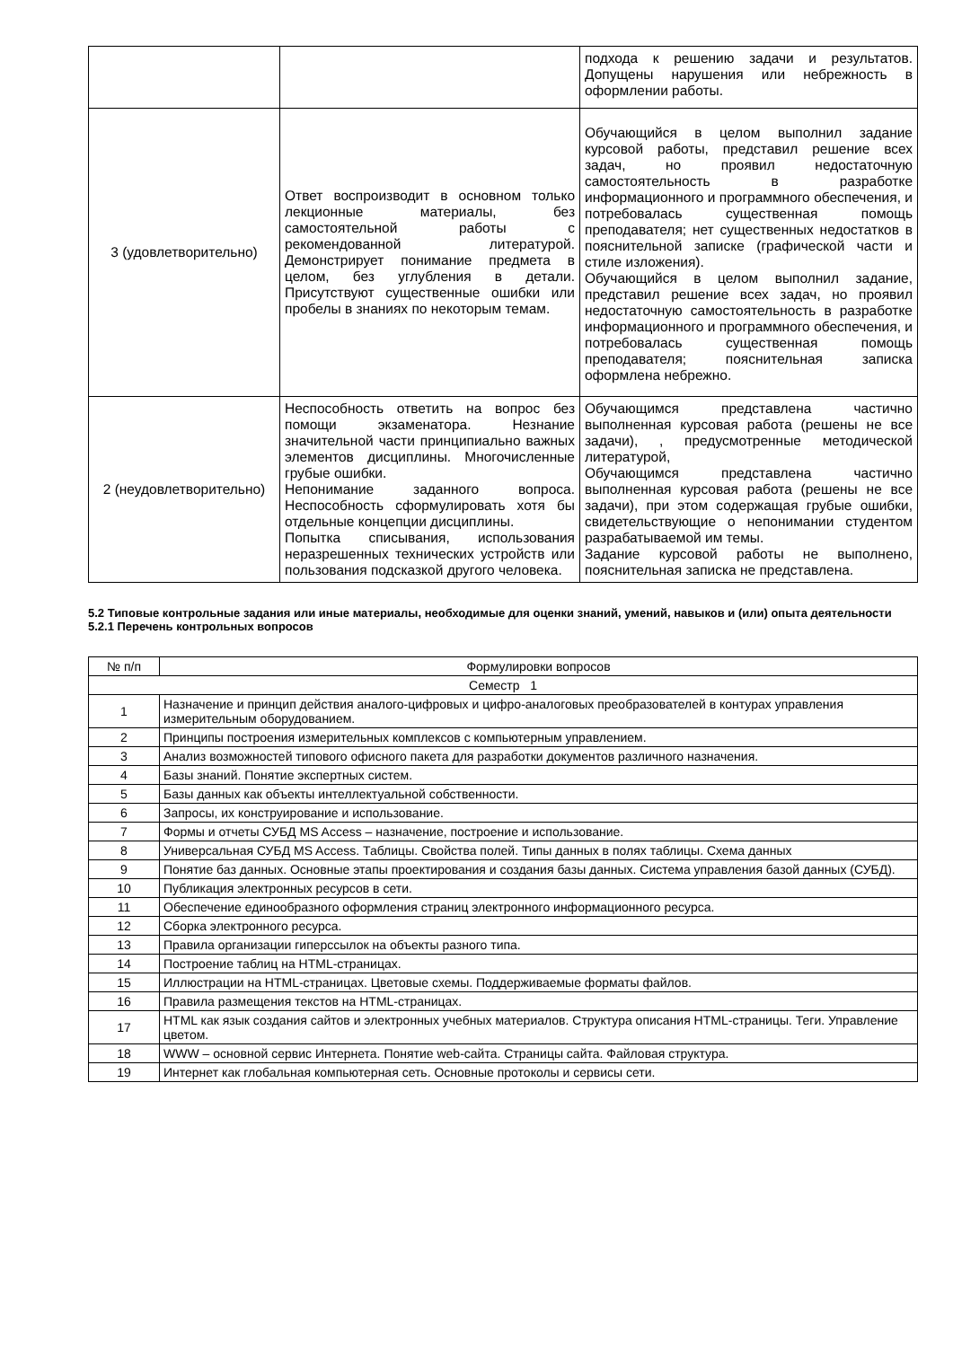| | | подхода к решению задачи и результатов. Допущены нарушения или небрежность в оформлении работы. |
| 3 (удовлетворительно) | Ответ воспроизводит в основном только лекционные материалы, без самостоятельной работы с рекомендованной литературой. Демонстрирует понимание предмета в целом, без углубления в детали. Присутствуют существенные ошибки или пробелы в знаниях по некоторым темам. | Обучающийся в целом выполнил задание курсовой работы, представил решение всех задач, но проявил недостаточную самостоятельность в разработке информационного и программного обеспечения, и потребовалась существенная помощь преподавателя; нет существенных недостатков в пояснительной записке (графической части и стиле изложения). Обучающийся в целом выполнил задание, представил решение всех задач, но проявил недостаточную самостоятельность в разработке информационного и программного обеспечения, и потребовалась существенная помощь преподавателя; пояснительная записка оформлена небрежно. |
| 2 (неудовлетворительно) | Неспособность ответить на вопрос без помощи экзаменатора. Незнание значительной части принципиально важных элементов дисциплины. Многочисленные грубые ошибки. Непонимание заданного вопроса. Неспособность сформулировать хотя бы отдельные концепции дисциплины. Попытка списывания, использования неразрешенных технических устройств или пользования подсказкой другого человека. | Обучающимся представлена частично выполненная курсовая работа (решены не все задачи), , предусмотренные методической литературой, Обучающимся представлена частично выполненная курсовая работа (решены не все задачи), при этом содержащая грубые ошибки, свидетельствующие о непонимании студентом разрабатываемой им темы. Задание курсовой работы не выполнено, пояснительная записка не представлена. |
5.2 Типовые контрольные задания или иные материалы, необходимые для оценки знаний, умений, навыков и (или) опыта деятельности
5.2.1 Перечень контрольных вопросов
| № п/п | Формулировки вопросов |
| --- | --- |
| Семестр 1 | |
| 1 | Назначение и принцип действия аналого-цифровых и цифро-аналоговых преобразователей в контурах управления измерительным оборудованием. |
| 2 | Принципы построения измерительных комплексов с компьютерным управлением. |
| 3 | Анализ возможностей типового офисного пакета для разработки документов различного назначения. |
| 4 | Базы знаний. Понятие экспертных систем. |
| 5 | Базы данных как объекты интеллектуальной собственности. |
| 6 | Запросы, их конструирование и использование. |
| 7 | Формы и отчеты СУБД MS Access – назначение, построение и использование. |
| 8 | Универсальная СУБД MS Access. Таблицы. Свойства полей. Типы данных в полях таблицы. Схема данных |
| 9 | Понятие баз данных. Основные этапы проектирования и создания базы данных. Система управления базой данных (СУБД). |
| 10 | Публикация электронных ресурсов в сети. |
| 11 | Обеспечение единообразного оформления страниц электронного информационного ресурса. |
| 12 | Сборка электронного ресурса. |
| 13 | Правила организации гиперссылок на объекты разного типа. |
| 14 | Построение таблиц на HTML-страницах. |
| 15 | Иллюстрации на HTML-страницах. Цветовые схемы. Поддерживаемые форматы файлов. |
| 16 | Правила размещения текстов на HTML-страницах. |
| 17 | HTML как язык создания сайтов и электронных учебных материалов. Структура описания HTML-страницы. Теги. Управление цветом. |
| 18 | WWW – основной сервис Интернета. Понятие web-сайта. Страницы сайта. Файловая структура. |
| 19 | Интернет как глобальная компьютерная сеть. Основные протоколы и сервисы сети. |